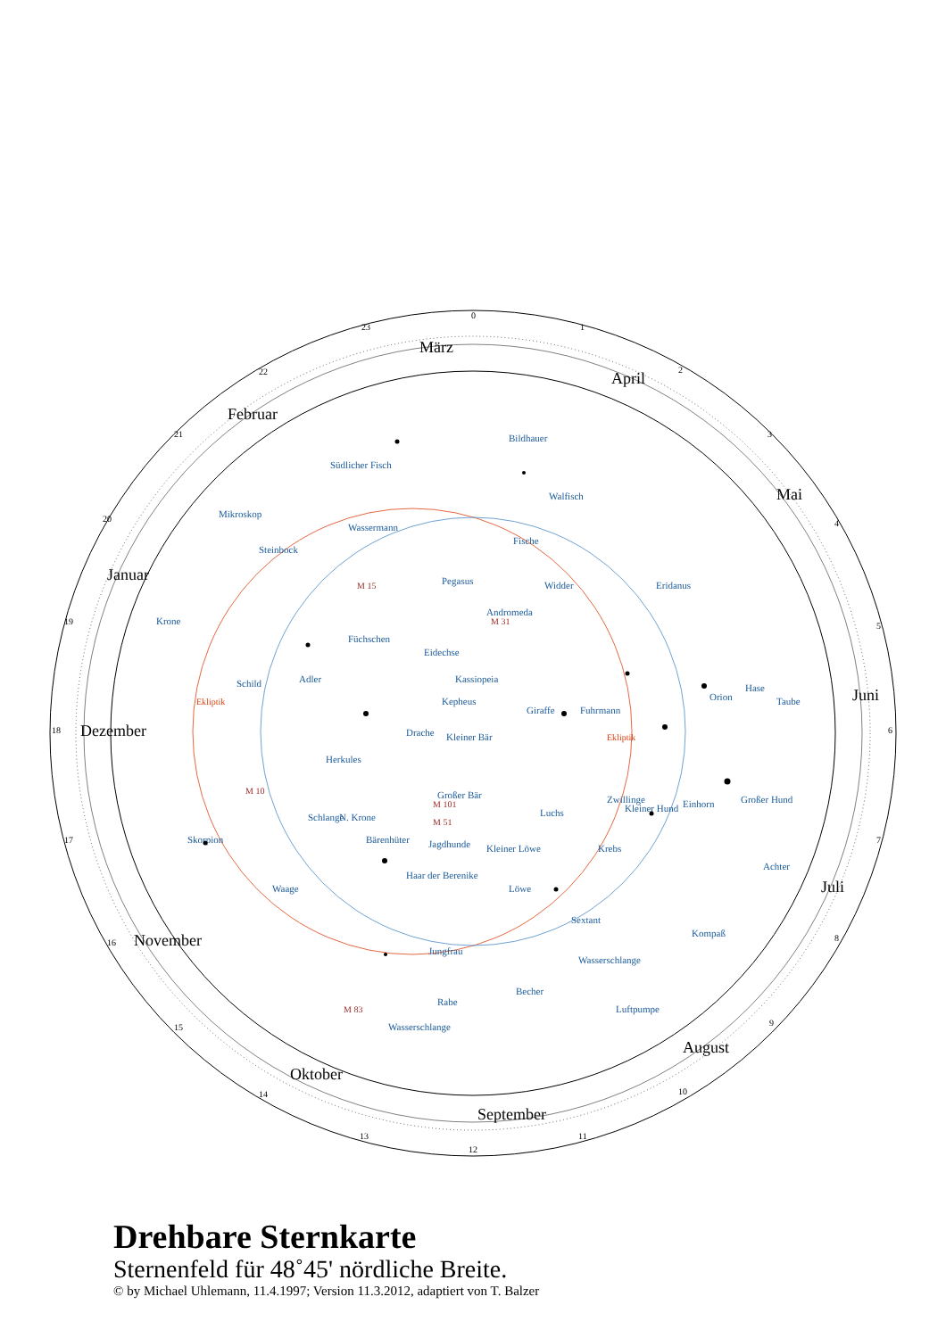März
April
Mai
Juni
Juli
August
September
Oktober
November
Dezember
Januar
Februar
0
1
2
3
4
5
6
7
8
9
10
11
12
13
14
15
16
17
18
19
20
21
22
23
Bildhauer
Südlicher Fisch
Walfisch
Mikroskop
Wassermann
Steinbock
Fische
Pegasus
Widder
Andromeda
Krone
Eridanus
Eidechse
Kassiopeia
Adler
Füchschen
Kepheus
Giraffe
Fuhrmann
Orion
Hase
Taube
Schild
Kleiner Bär
Drache
Herkules
Großer Bär
Zwillinge
Kleiner Hund
Einhorn
Großer Hund
Luchs
Jagdhunde
Kleiner Löwe
N. Krone
Bärenhüter
Haar der Berenike
Löwe
Schlange
Skorpion
Waage
Achter
Sextant
Wasserschlange
Kompaß
Jungfrau
Becher
Rabe
Wasserschlange
Luftpumpe
Krebs
Ekliptik
Ekliptik
M 15
M 31
M 101
M 51
M 83
M 10
Drehbare Sternkarte
Sternenfeld für 48˚45' nördliche Breite.
© by Michael Uhlemann, 11.4.1997; Version 11.3.2012, adaptiert von T. Balzer